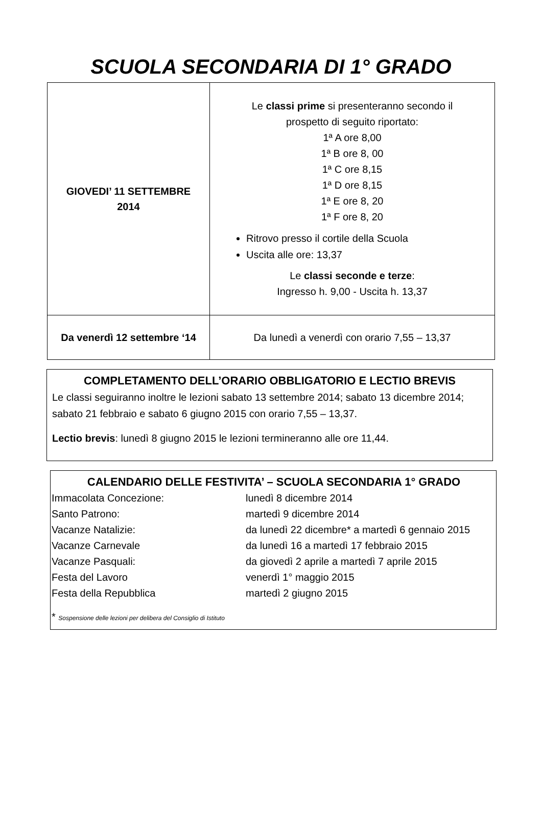SCUOLA SECONDARIA DI 1° GRADO
| GIOVEDI’ 11 SETTEMBRE 2014 | Le classi prime si presenteranno secondo il prospetto di seguito riportato: 1ª A ore 8,00 1ª B ore 8, 00 1ª C ore 8,15 1ª D ore 8,15 1ª E ore 8, 20 1ª F ore 8, 20 Ritrovo presso il cortile della Scuola Uscita alle ore: 13,37 Le classi seconde e terze : Ingresso h. 9,00 - Uscita h. 13,37 |
| Da venerdì 12 settembre ‘14 | Da lunedì a venerdì con orario 7,55 – 13,37 |
COMPLETAMENTO DELL’ORARIO OBBLIGATORIO E LECTIO BREVIS
Le classi seguiranno inoltre le lezioni sabato 13 settembre 2014; sabato 13 dicembre 2014; sabato 21 febbraio e sabato 6 giugno 2015 con orario 7,55 – 13,37.
Lectio brevis: lunedì 8 giugno 2015 le lezioni termineranno alle ore 11,44.
CALENDARIO DELLE FESTIVITA’ – SCUOLA SECONDARIA 1° GRADO
| Immacolata Concezione: | lunedì 8 dicembre 2014 |
| Santo Patrono: | martedì 9 dicembre 2014 |
| Vacanze Natalizie: | da lunedì 22 dicembre* a martedì 6 gennaio 2015 |
| Vacanze Carnevale | da lunedì 16 a martedì 17 febbraio 2015 |
| Vacanze Pasquali: | da giovedì 2 aprile a martedì 7 aprile 2015 |
| Festa del Lavoro | venerdì 1° maggio 2015 |
| Festa della Repubblica | martedì 2 giugno 2015 |
* Sospensione delle lezioni per delibera del Consiglio di Istituto